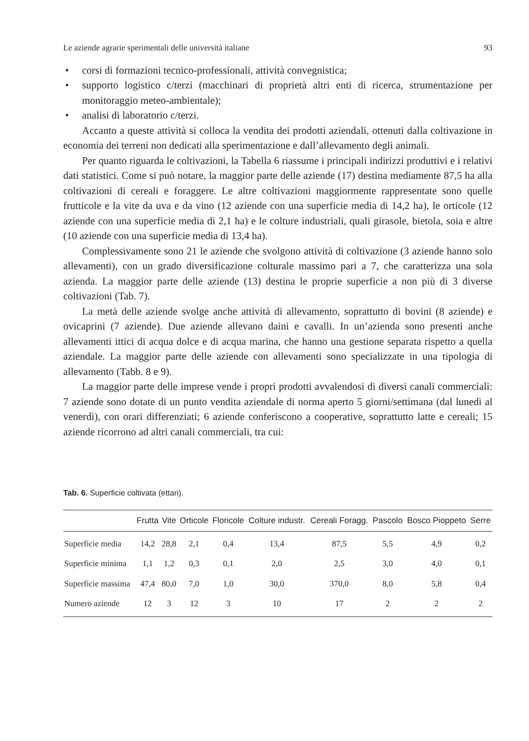Le aziende agrarie sperimentali delle università italiane 93
• corsi di formazioni tecnico-professionali, attività convegnistica;
• supporto logistico c/terzi (macchinari di proprietà altri enti di ricerca, strumentazione per monitoraggio meteo-ambientale);
• analisi di laboratorio c/terzi.
Accanto a queste attività si colloca la vendita dei prodotti aziendali, ottenuti dalla coltivazione in economia dei terreni non dedicati alla sperimentazione e dall’allevamento degli animali.
Per quanto riguarda le coltivazioni, la Tabella 6 riassume i principali indirizzi produttivi e i relativi dati statistici. Come si può notare, la maggior parte delle aziende (17) destina mediamente 87,5 ha alla coltivazioni di cereali e foraggere. Le altre coltivazioni maggiormente rappresentate sono quelle frutticole e la vite da uva e da vino (12 aziende con una superficie media di 14,2 ha), le orticole (12 aziende con una superficie media di 2,1 ha) e le colture industriali, quali girasole, bietola, soia e altre (10 aziende con una superficie media di 13,4 ha).
Complessivamente sono 21 le aziende che svolgono attività di coltivazione (3 aziende hanno solo allevamenti), con un grado diversificazione colturale massimo pari a 7, che caratterizza una sola azienda. La maggior parte delle aziende (13) destina le proprie superficie a non più di 3 diverse coltivazioni (Tab. 7).
La metà delle aziende svolge anche attività di allevamento, soprattutto di bovini (8 aziende) e ovicaprini (7 aziende). Due aziende allevano daini e cavalli. In un’azienda sono presenti anche allevamenti ittici di acqua dolce e di acqua marina, che hanno una gestione separata rispetto a quella aziendale. La maggior parte delle aziende con allevamenti sono specializzate in una tipologia di allevamento (Tabb. 8 e 9).
La maggior parte delle imprese vende i propri prodotti avvalendosi di diversi canali commerciali: 7 aziende sono dotate di un punto vendita aziendale di norma aperto 5 giorni/settimana (dal lunedì al venerdì), con orari differenziati; 6 aziende conferiscono a cooperative, soprattutto latte e cereali; 15 aziende ricorrono ad altri canali commerciali, tra cui:
Tab. 6. Superficie coltivata (ettari).
| | Frutta | Vite | Orticole | Floricole | Colture industr. | Cereali Foragg. | Pascolo | Bosco Pioppeto | Serre |
| --- | --- | --- | --- | --- | --- | --- | --- | --- | --- |
| Superficie media | 14,2 | 28,8 | 2,1 | 0,4 | 13,4 | 87,5 | 5,5 | 4,9 | 0,2 |
| Superficie minima | 1,1 | 1,2 | 0,3 | 0,1 | 2,0 | 2,5 | 3,0 | 4,0 | 0,1 |
| Superficie massima | 47,4 | 80,0 | 7,0 | 1,0 | 30,0 | 370,0 | 8,0 | 5,8 | 0,4 |
| Numero aziende | 12 | 3 | 12 | 3 | 10 | 17 | 2 | 2 | 2 |